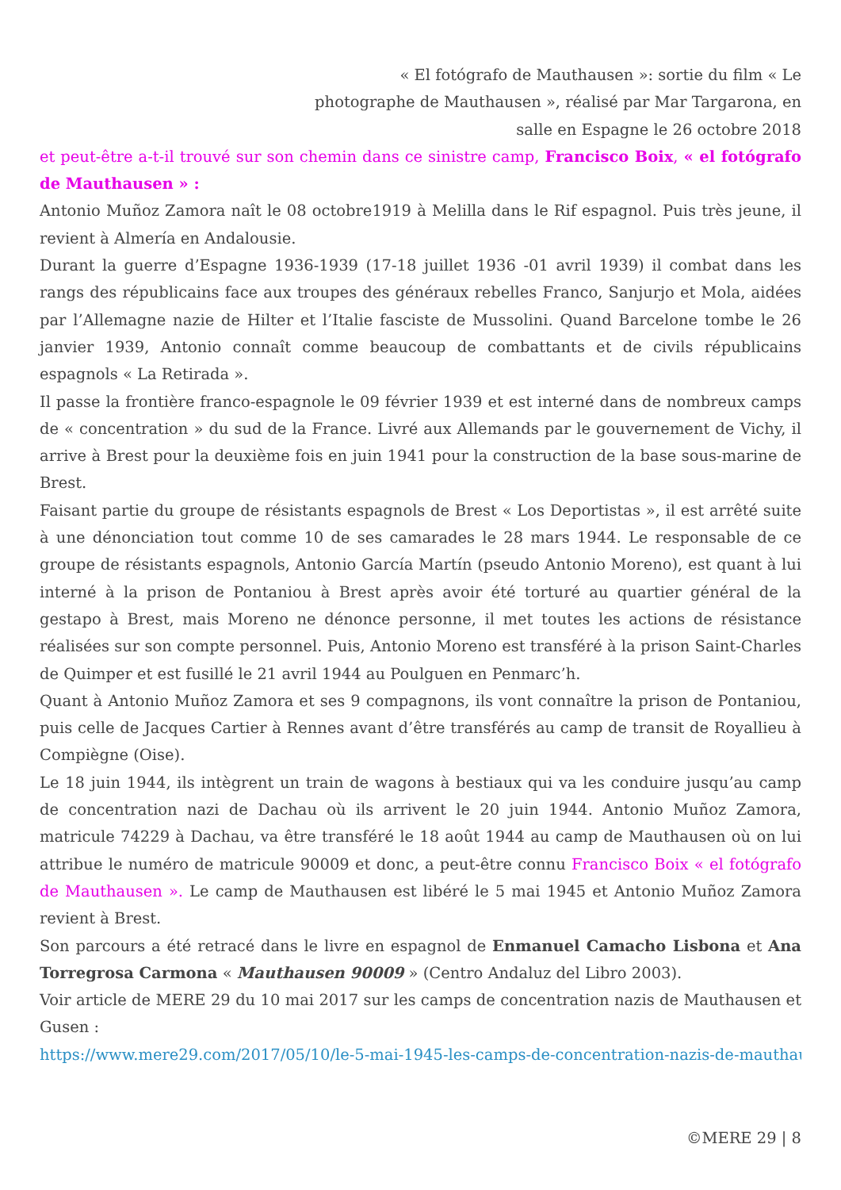« El fotógrafo de Mauthausen »: sortie du film « Le photographe de Mauthausen », réalisé par Mar Targarona, en salle en Espagne le 26 octobre 2018
et peut-être a-t-il trouvé sur son chemin dans ce sinistre camp, Francisco Boix, « el fotógrafo de Mauthausen » :
Antonio Muñoz Zamora naît le 08 octobre1919 à Melilla dans le Rif espagnol. Puis très jeune, il revient à Almería en Andalousie.
Durant la guerre d’Espagne 1936-1939 (17-18 juillet 1936 -01 avril 1939) il combat dans les rangs des républicains face aux troupes des généraux rebelles Franco, Sanjurjo et Mola, aidées par l’Allemagne nazie de Hilter et l’Italie fasciste de Mussolini. Quand Barcelone tombe le 26 janvier 1939, Antonio connaît comme beaucoup de combattants et de civils républicains espagnols « La Retirada ».
Il passe la frontière franco-espagnole le 09 février 1939 et est interné dans de nombreux camps de « concentration » du sud de la France. Livré aux Allemands par le gouvernement de Vichy, il arrive à Brest pour la deuxième fois en juin 1941 pour la construction de la base sous-marine de Brest.
Faisant partie du groupe de résistants espagnols de Brest « Los Deportistas », il est arrêté suite à une dénonciation tout comme 10 de ses camarades le 28 mars 1944. Le responsable de ce groupe de résistants espagnols, Antonio García Martín (pseudo Antonio Moreno), est quant à lui interné à la prison de Pontaniou à Brest après avoir été torturé au quartier général de la gestapo à Brest, mais Moreno ne dénonce personne, il met toutes les actions de résistance réalisées sur son compte personnel. Puis, Antonio Moreno est transféré à la prison Saint-Charles de Quimper et est fusillé le 21 avril 1944 au Poulguen en Penmarc’h.
Quant à Antonio Muñoz Zamora et ses 9 compagnons, ils vont connaître la prison de Pontaniou, puis celle de Jacques Cartier à Rennes avant d’être transférés au camp de transit de Royallieu à Compiègne (Oise).
Le 18 juin 1944, ils intègrent un train de wagons à bestiaux qui va les conduire jusqu’au camp de concentration nazi de Dachau où ils arrivent le 20 juin 1944. Antonio Muñoz Zamora, matricule 74229 à Dachau, va être transféré le 18 août 1944 au camp de Mauthausen où on lui attribue le numéro de matricule 90009 et donc, a peut-être connu Francisco Boix « el fotógrafo de Mauthausen ». Le camp de Mauthausen est libéré le 5 mai 1945 et Antonio Muñoz Zamora revient à Brest.
Son parcours a été retracé dans le livre en espagnol de Enmanuel Camacho Lisbona et Ana Torregrosa Carmona « Mauthausen 90009 » (Centro Andaluz del Libro 2003).
Voir article de MERE 29 du 10 mai 2017 sur les camps de concentration nazis de Mauthausen et Gusen :
https://www.mere29.com/2017/05/10/le-5-mai-1945-les-camps-de-concentration-nazis-de-mauthau
©MERE 29 | 8